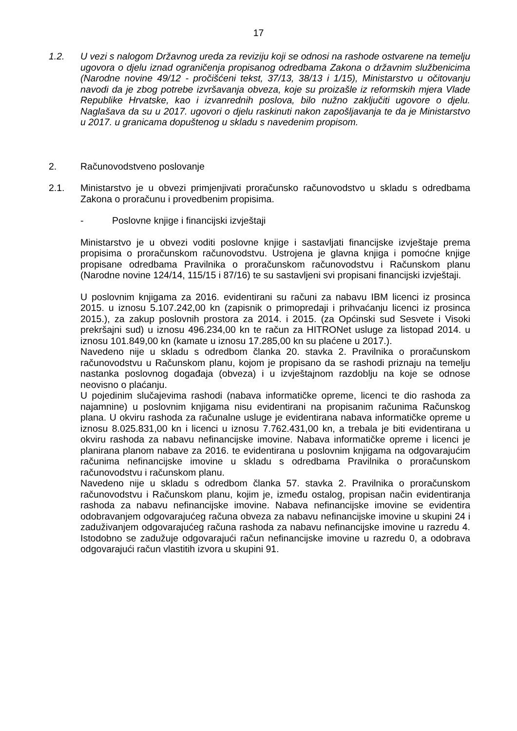17
1.2. U vezi s nalogom Državnog ureda za reviziju koji se odnosi na rashode ostvarene na temelju ugovora o djelu iznad ograničenja propisanog odredbama Zakona o državnim službenicima (Narodne novine 49/12 - pročišćeni tekst, 37/13, 38/13 i 1/15), Ministarstvo u očitovanju navodi da je zbog potrebe izvršavanja obveza, koje su proizašle iz reformskih mjera Vlade Republike Hrvatske, kao i izvanrednih poslova, bilo nužno zaključiti ugovore o djelu. Naglašava da su u 2017. ugovori o djelu raskinuti nakon zapošljavanja te da je Ministarstvo u 2017. u granicama dopuštenog u skladu s navedenim propisom.
2. Računovodstveno poslovanje
2.1. Ministarstvo je u obvezi primjenjivati proračunsko računovodstvo u skladu s odredbama Zakona o proračunu i provedbenim propisima.
- Poslovne knjige i financijski izvještaji
Ministarstvo je u obvezi voditi poslovne knjige i sastavljati financijske izvještaje prema propisima o proračunskom računovodstvu. Ustrojena je glavna knjiga i pomoćne knjige propisane odredbama Pravilnika o proračunskom računovodstvu i Računskom planu (Narodne novine 124/14, 115/15 i 87/16) te su sastavljeni svi propisani financijski izvještaji.
U poslovnim knjigama za 2016. evidentirani su računi za nabavu IBM licenci iz prosinca 2015. u iznosu 5.107.242,00 kn (zapisnik o primopredaji i prihvaćanju licenci iz prosinca 2015.), za zakup poslovnih prostora za 2014. i 2015. (za Općinski sud Sesvete i Visoki prekršajni sud) u iznosu 496.234,00 kn te račun za HITRONet usluge za listopad 2014. u iznosu 101.849,00 kn (kamate u iznosu 17.285,00 kn su plaćene u 2017.).
Navedeno nije u skladu s odredbom članka 20. stavka 2. Pravilnika o proračunskom računovodstvu u Računskom planu, kojom je propisano da se rashodi priznaju na temelju nastanka poslovnog događaja (obveza) i u izvještajnom razdoblju na koje se odnose neovisno o plaćanju.
U pojedinim slučajevima rashodi (nabava informatičke opreme, licenci te dio rashoda za najamnine) u poslovnim knjigama nisu evidentirani na propisanim računima Računskog plana. U okviru rashoda za računalne usluge je evidentirana nabava informatičke opreme u iznosu 8.025.831,00 kn i licenci u iznosu 7.762.431,00 kn, a trebala je biti evidentirana u okviru rashoda za nabavu nefinancijske imovine. Nabava informatičke opreme i licenci je planirana planom nabave za 2016. te evidentirana u poslovnim knjigama na odgovarajućim računima nefinancijske imovine u skladu s odredbama Pravilnika o proračunskom računovodstvu i računskom planu.
Navedeno nije u skladu s odredbom članka 57. stavka 2. Pravilnika o proračunskom računovodstvu i Računskom planu, kojim je, između ostalog, propisan način evidentiranja rashoda za nabavu nefinancijske imovine. Nabava nefinancijske imovine se evidentira odobravanjem odgovarajućeg računa obveza za nabavu nefinancijske imovine u skupini 24 i zaduživanjem odgovarajućeg računa rashoda za nabavu nefinancijske imovine u razredu 4. Istodobno se zadužuje odgovarajući račun nefinancijske imovine u razredu 0, a odobrava odgovarajući račun vlastitih izvora u skupini 91.